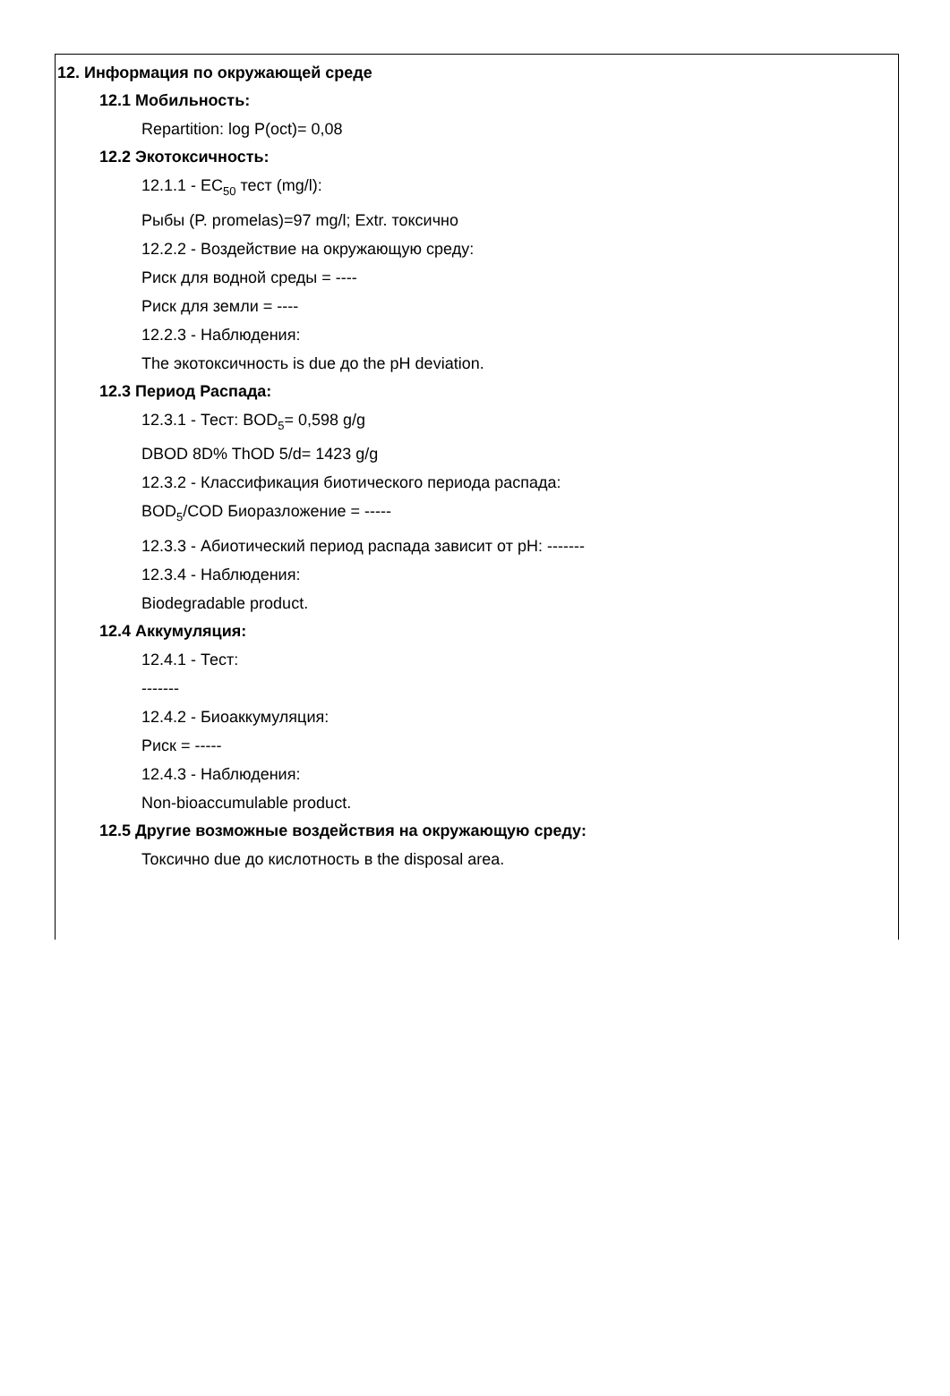12. Информация по окружающей среде
12.1 Мобильность:
Repartition: log P(oct)= 0,08
12.2 Экотоксичность:
12.1.1 - EC<sub>50</sub> тест (mg/l):
Рыбы (P. promelas)=97 mg/l; Extr. токсично
12.2.2 - Воздействие на окружающую среду:
Риск для водной среды = ----
Риск для земли = ----
12.2.3 - Наблюдения:
The экотоксичность is due до the pH deviation.
12.3 Период Распада:
12.3.1 - Тест: BOD<sub>5</sub>= 0,598 g/g
DBOD 8D% ThOD 5/d= 1423 g/g
12.3.2 - Классификация биотического периода распада:
BOD<sub>5</sub>/COD Биоразложение = -----
12.3.3 - Абиотический период распада зависит от pH: -------
12.3.4 - Наблюдения:
Biodegradable product.
12.4 Аккумуляция:
12.4.1 - Тест:
-------
12.4.2 - Биоаккумуляция:
Риск = -----
12.4.3 - Наблюдения:
Non-bioaccumulable product.
12.5 Другие возможные воздействия на окружающую среду:
Токсично due до кислотность в the disposal area.